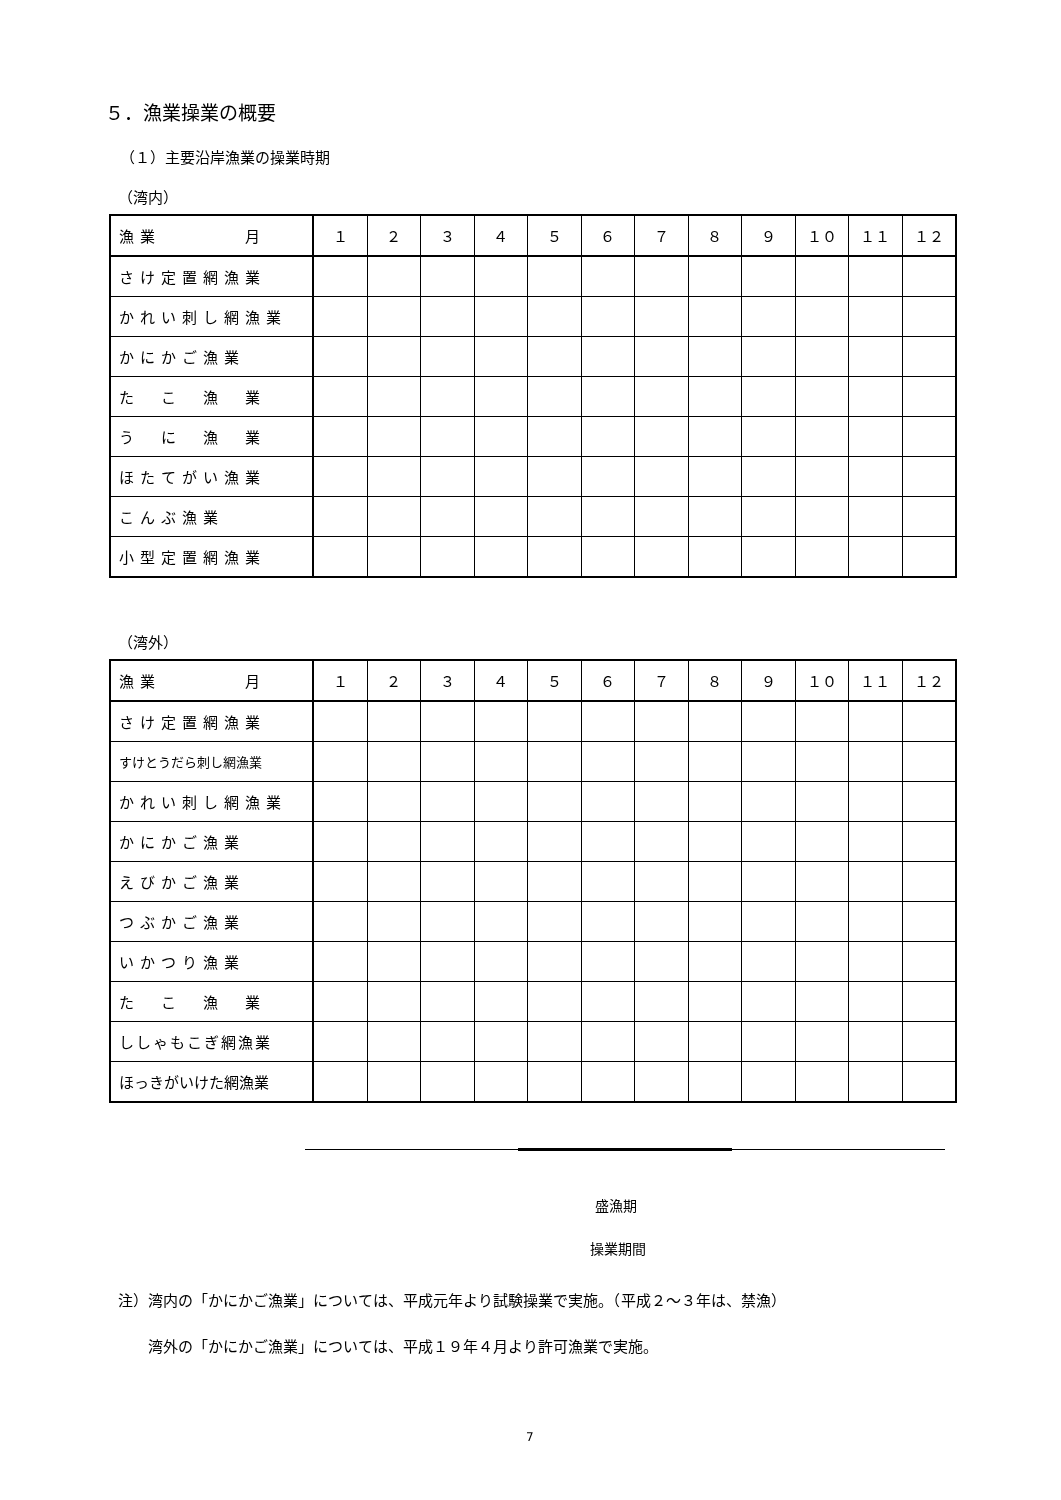５．漁業操業の概要
（１）主要沿岸漁業の操業時期
（湾内）
| 漁業 月 | １ | ２ | ３ | ４ | ５ | ６ | ７ | ８ | ９ | １０ | １１ | １２ |
| --- | --- | --- | --- | --- | --- | --- | --- | --- | --- | --- | --- | --- |
| さけ定置網漁業 | | | | | | | | | | | | |
| かれい刺し網漁業 | | | | | | | | | | | | |
| かにかご漁業 | | | | | | | | | | | | |
| た こ 漁 業 | | | | | | | | | | | | |
| う に 漁 業 | | | | | | | | | | | | |
| ほたてがい漁業 | | | | | | | | | | | | |
| こんぶ漁業 | | | | | | | | | | | | |
| 小型定置網漁業 | | | | | | | | | | | | |
（湾外）
| 漁業 月 | １ | ２ | ３ | ４ | ５ | ６ | ７ | ８ | ９ | １０ | １１ | １２ |
| --- | --- | --- | --- | --- | --- | --- | --- | --- | --- | --- | --- | --- |
| さけ定置網漁業 | | | | | | | | | | | | |
| すけとうだら刺し網漁業 | | | | | | | | | | | | |
| かれい刺し網漁業 | | | | | | | | | | | | |
| かにかご漁業 | | | | | | | | | | | | |
| えびかご漁業 | | | | | | | | | | | | |
| つぶかご漁業 | | | | | | | | | | | | |
| いかつり漁業 | | | | | | | | | | | | |
| た こ 漁 業 | | | | | | | | | | | | |
| ししゃもこぎ網漁業 | | | | | | | | | | | | |
| ほっきがいけた網漁業 | | | | | | | | | | | | |
盛漁期
操業期間
注）湾内の「かにかご漁業」については、平成元年より試験操業で実施。（平成２～３年は、禁漁）
　　湾外の「かにかご漁業」については、平成１９年４月より許可漁業で実施。
7